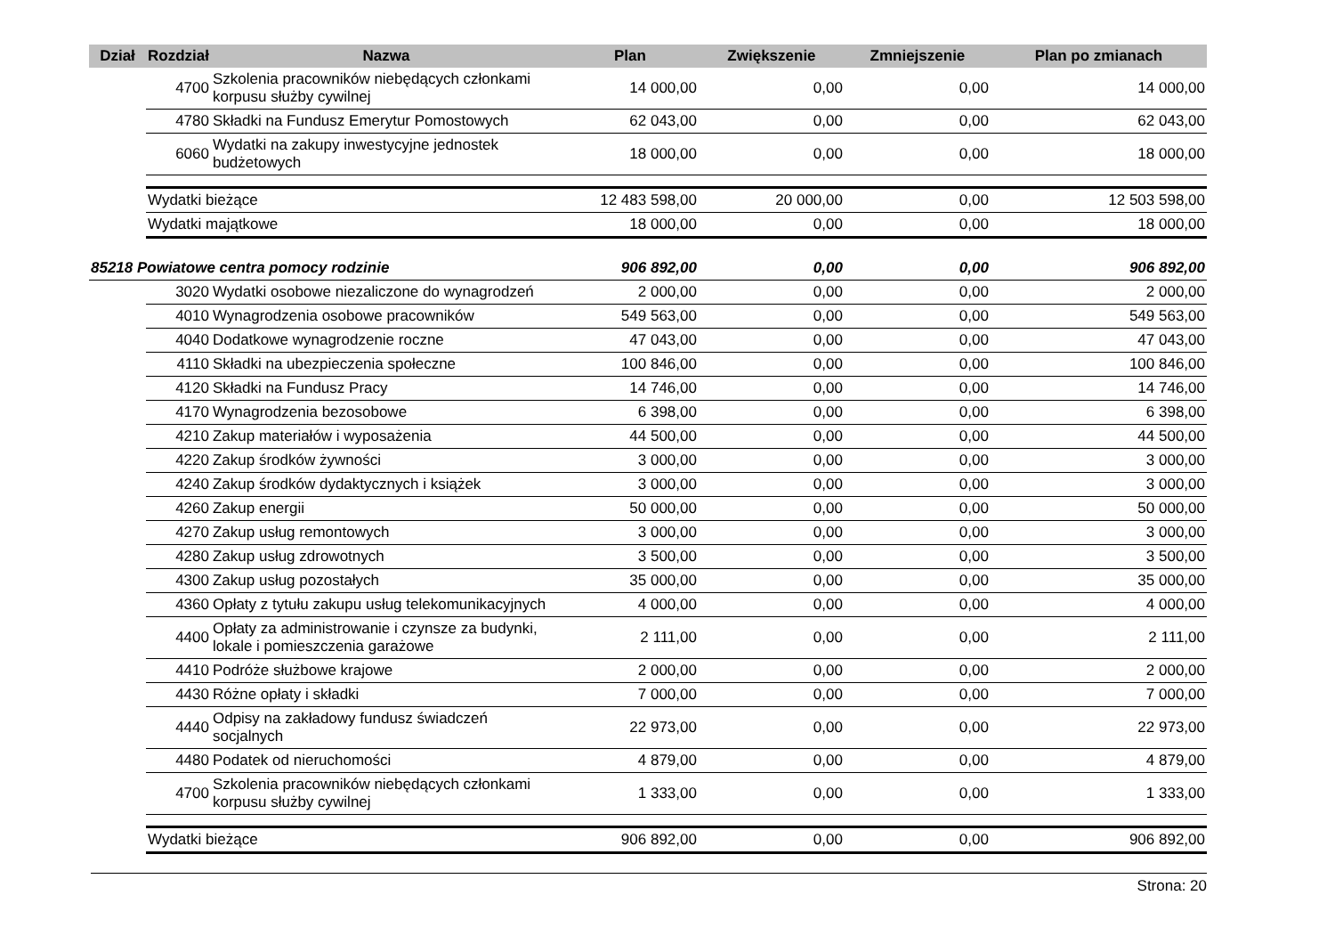| Dział | Rozdział | Nazwa | Plan | Zwiększenie | Zmniejszenie | Plan po zmianach |
| --- | --- | --- | --- | --- | --- | --- |
| | 4700 | Szkolenia pracowników niebędących członkami korpusu służby cywilnej | 14 000,00 | 0,00 | 0,00 | 14 000,00 |
| | 4780 | Składki na Fundusz Emerytur Pomostowych | 62 043,00 | 0,00 | 0,00 | 62 043,00 |
| | 6060 | Wydatki na zakupy inwestycyjne jednostek budżetowych | 18 000,00 | 0,00 | 0,00 | 18 000,00 |
| | Wydatki bieżące | | 12 483 598,00 | 20 000,00 | 0,00 | 12 503 598,00 |
| | Wydatki majątkowe | | 18 000,00 | 0,00 | 0,00 | 18 000,00 |
| 85218 Powiatowe centra pomocy rodzinie | | | 906 892,00 | 0,00 | 0,00 | 906 892,00 |
| | 3020 | Wydatki osobowe niezaliczone do wynagrodzeń | 2 000,00 | 0,00 | 0,00 | 2 000,00 |
| | 4010 | Wynagrodzenia osobowe pracowników | 549 563,00 | 0,00 | 0,00 | 549 563,00 |
| | 4040 | Dodatkowe wynagrodzenie roczne | 47 043,00 | 0,00 | 0,00 | 47 043,00 |
| | 4110 | Składki na ubezpieczenia społeczne | 100 846,00 | 0,00 | 0,00 | 100 846,00 |
| | 4120 | Składki na Fundusz Pracy | 14 746,00 | 0,00 | 0,00 | 14 746,00 |
| | 4170 | Wynagrodzenia bezosobowe | 6 398,00 | 0,00 | 0,00 | 6 398,00 |
| | 4210 | Zakup materiałów i wyposażenia | 44 500,00 | 0,00 | 0,00 | 44 500,00 |
| | 4220 | Zakup środków żywności | 3 000,00 | 0,00 | 0,00 | 3 000,00 |
| | 4240 | Zakup środków dydaktycznych i książek | 3 000,00 | 0,00 | 0,00 | 3 000,00 |
| | 4260 | Zakup energii | 50 000,00 | 0,00 | 0,00 | 50 000,00 |
| | 4270 | Zakup usług remontowych | 3 000,00 | 0,00 | 0,00 | 3 000,00 |
| | 4280 | Zakup usług zdrowotnych | 3 500,00 | 0,00 | 0,00 | 3 500,00 |
| | 4300 | Zakup usług pozostałych | 35 000,00 | 0,00 | 0,00 | 35 000,00 |
| | 4360 | Opłaty z tytułu zakupu usług telekomunikacyjnych | 4 000,00 | 0,00 | 0,00 | 4 000,00 |
| | 4400 | Opłaty za administrowanie i czynsze za budynki, lokale i pomieszczenia garażowe | 2 111,00 | 0,00 | 0,00 | 2 111,00 |
| | 4410 | Podróże służbowe krajowe | 2 000,00 | 0,00 | 0,00 | 2 000,00 |
| | 4430 | Różne opłaty i składki | 7 000,00 | 0,00 | 0,00 | 7 000,00 |
| | 4440 | Odpisy na zakładowy fundusz świadczeń socjalnych | 22 973,00 | 0,00 | 0,00 | 22 973,00 |
| | 4480 | Podatek od nieruchomości | 4 879,00 | 0,00 | 0,00 | 4 879,00 |
| | 4700 | Szkolenia pracowników niebędących członkami korpusu służby cywilnej | 1 333,00 | 0,00 | 0,00 | 1 333,00 |
| | Wydatki bieżące | | 906 892,00 | 0,00 | 0,00 | 906 892,00 |
Strona: 20